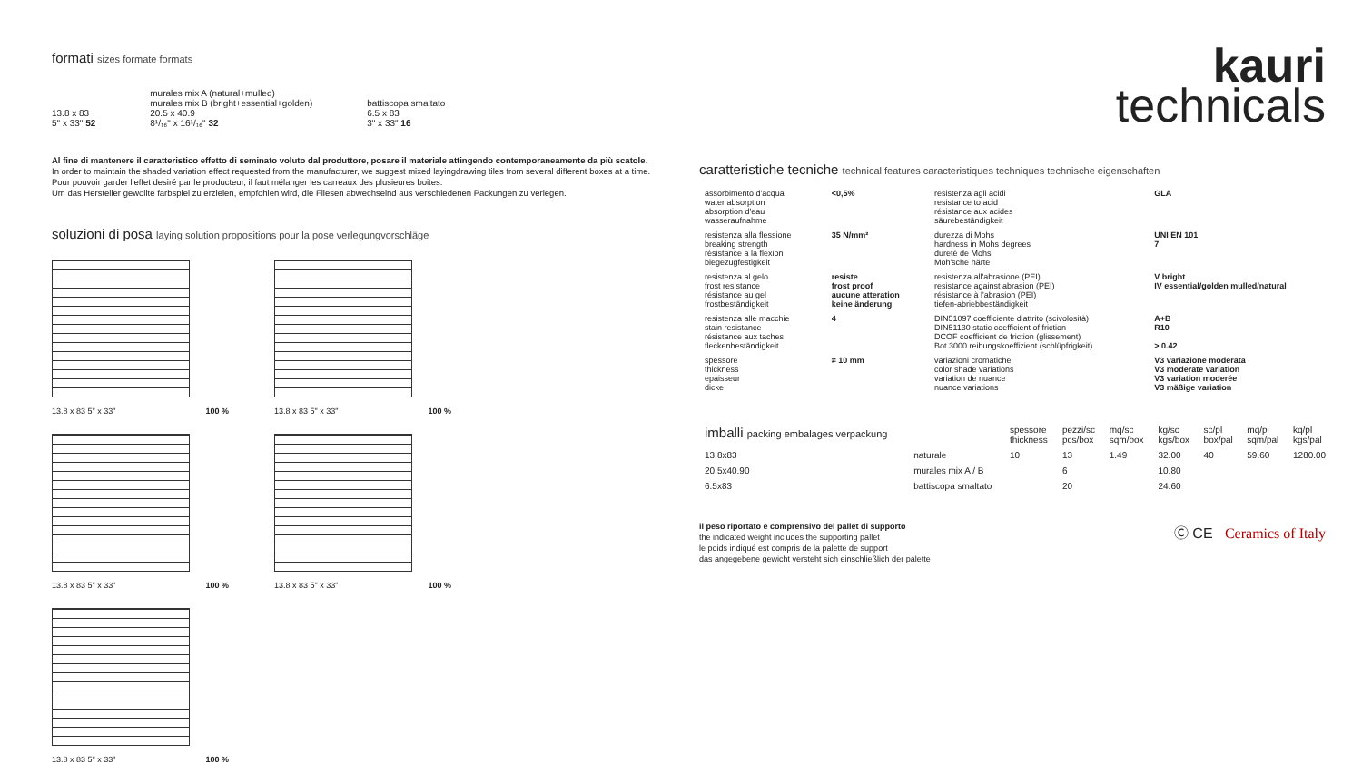formati sizes formate formats
13.8 x 83
5" x 33" 52
murales mix A (natural+mulled)
murales mix B (bright+essential+golden)
20.5 x 40.9
8¹/₁₆" x 16¹/₁₆" 32
battiscopa smaltato
6.5 x 83
3" x 33" 16
Al fine di mantenere il caratteristico effetto di seminato voluto dal produttore, posare il materiale attingendo contemporaneamente da più scatole.
In order to maintain the shaded variation effect requested from the manufacturer, we suggest mixed layingdrawing tiles from several different boxes at a time.
Pour pouvoir garder l'effet desiré par le producteur, il faut mélanger les carreaux des plusieures boites.
Um das Hersteller gewollte farbspiel zu erzielen, empfohlen wird, die Fliesen abwechselnd aus verschiedenen Packungen zu verlegen.
soluzioni di posa laying solution propositions pour la pose verlegungvorschläge
13.8 x 83 5" x 33" 100 %
13.8 x 83 5" x 33" 100 %
13.8 x 83 5" x 33" 100 %
13.8 x 83 5" x 33" 100 %
13.8 x 83 5" x 33" 100 %
kauri
technicals
caratteristiche tecniche technical features caracteristiques techniques technische eigenschaften
| assorbimento d'acqua water absorption absorption d'eau wasseraufnahme | <0,5% | resistenza agli acidi resistance to acid résistance aux acides säurebeständigkeit | GLA |
| resistenza alla flessione breaking strength résistance a la flexion biegezugfestigkeit | 35 N/mm² | durezza di Mohs hardness in Mohs degrees dureté de Mohs Moh'sche härte | UNI EN 101 7 |
| resistenza al gelo frost resistance résistance au gel frostbeständigkeit | resiste frost proof aucune atteration keine änderung | resistenza all'abrasione (PEI) resistance against abrasion (PEI) résistance à l'abrasion (PEI) tiefen-abriebbeständigkeit | V bright IV essential/golden mulled/natural |
| resistenza alle macchie stain resistance résistance aux taches fleckenbeständigkeit | 4 | DIN51097 coefficiente d'attrito (scivolosità) DIN51130 static coefficient of friction DCOF coefficient de friction (glissement) Bot 3000 reibungskoeffizient (schlüpfrigkeit) | A+B R10 > 0.42 |
| spessore thickness epaisseur dicke | ≠ 10 mm | variazioni cromatiche color shade variations variation de nuance nuance variations | V3 variazione moderata V3 moderate variation V3 variation moderée V3 mäßige variation |
| imballi packing embalages verpackung | | spessore thickness | pezzi/sc pcs/box | mq/sc sqm/box | kg/sc kgs/box | sc/pl box/pal | mq/pl sqm/pal | kq/pl kgs/pal |
| --- | --- | --- | --- | --- | --- | --- | --- | --- |
| 13.8x83 | naturale | 10 | 13 | 1.49 | 32.00 | 40 | 59.60 | 1280.00 |
| 20.5x40.90 | murales mix A / B | | 6 | | 10.80 | | | |
| 6.5x83 | battiscopa smaltato | | 20 | | 24.60 | | | |
il peso riportato è comprensivo del pallet di supporto
the indicated weight includes the supporting pallet
le poids indiqué est compris de la palette de support
das angegebene gewicht versteht sich einschließlich der palette
Ⓒ CE Ceramics of Italy